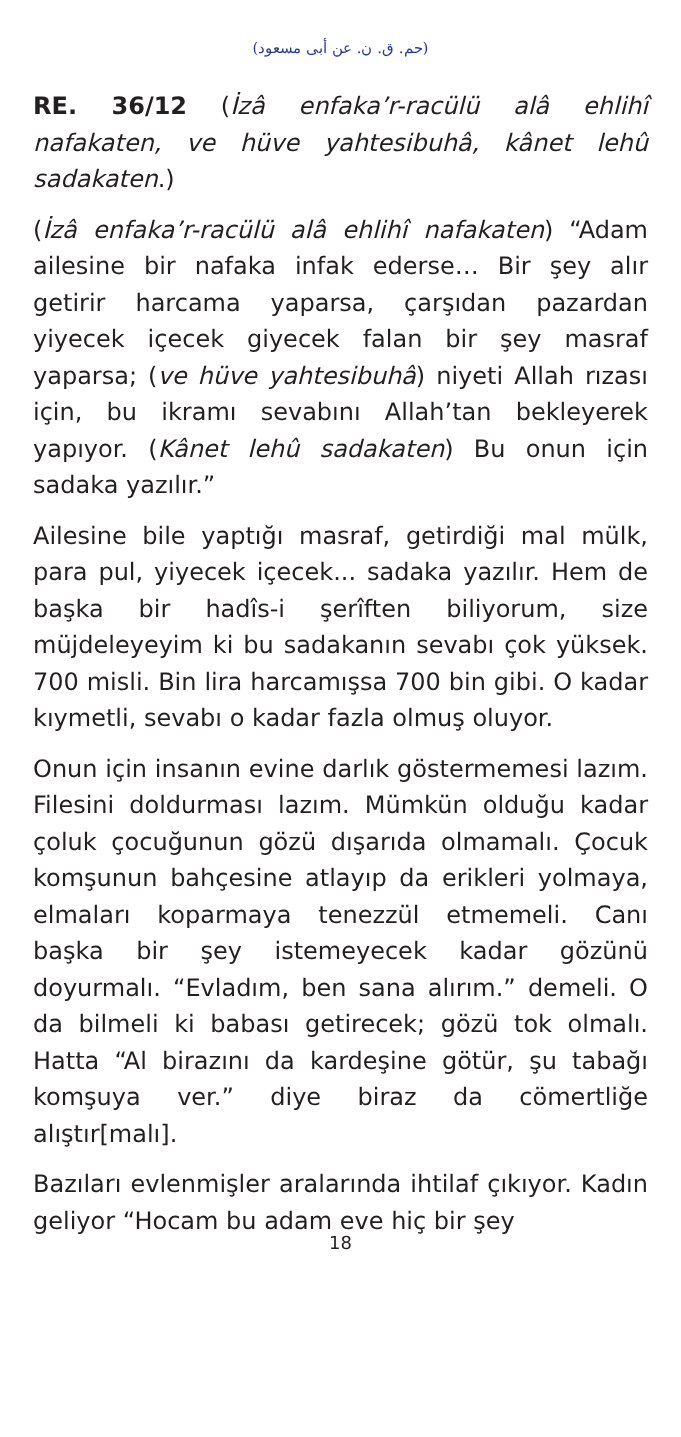(حم. ق. ن. عن أبى مسعود)
RE. 36/12 (İzâ enfaka’r-racülü alâ ehlihî nafakaten, ve hüve yahtesibuhâ, kânet lehû sadakaten.)
(İzâ enfaka’r-racülü alâ ehlihî nafakaten) “Adam ailesine bir nafaka infak ederse… Bir şey alır getirir harcama yaparsa, çarşıdan pazardan yiyecek içecek giyecek falan bir şey masraf yaparsa; (ve hüve yahtesibuhâ) niyeti Allah rızası için, bu ikramı sevabını Allah’tan bekleyerek yapıyor. (Kânet lehû sadakaten) Bu onun için sadaka yazılır.”
Ailesine bile yaptığı masraf, getirdiği mal mülk, para pul, yiyecek içecek... sadaka yazılır. Hem de başka bir hadîs-i şerîften biliyorum, size müjdeleyeyim ki bu sadakanın sevabı çok yüksek. 700 misli. Bin lira harcamışsa 700 bin gibi. O kadar kıymetli, sevabı o kadar fazla olmuş oluyor.
Onun için insanın evine darlık göstermemesi lazım. Filesini doldurması lazım. Mümkün olduğu kadar çoluk çocuğunun gözü dışarıda olmamalı. Çocuk komşunun bahçesine atlayıp da erikleri yolmaya, elmaları koparmaya tenezzül etmemeli. Canı başka bir şey istemeyecek kadar gözünü doyurmalı. “Evladım, ben sana alırım.” demeli. O da bilmeli ki babası getirecek; gözü tok olmalı. Hatta “Al birazını da kardeşine götür, şu tabağı komşuya ver.” diye biraz da cömertliğe alıştır[malı].
Bazıları evlenmişler aralarında ihtilaf çıkıyor. Kadın geliyor “Hocam bu adam eve hiç bir şey
18